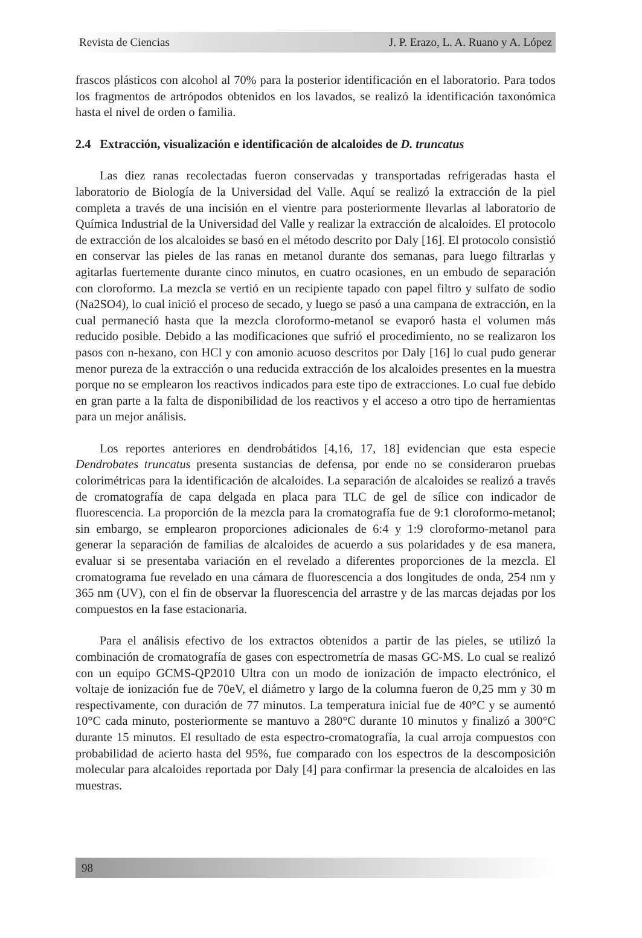Revista de Ciencias J. P. Erazo, L. A. Ruano y A. López
frascos plásticos con alcohol al 70% para la posterior identificación en el laboratorio. Para todos los fragmentos de artrópodos obtenidos en los lavados, se realizó la identificación taxonómica hasta el nivel de orden o familia.
2.4 Extracción, visualización e identificación de alcaloides de D. truncatus
Las diez ranas recolectadas fueron conservadas y transportadas refrigeradas hasta el laboratorio de Biología de la Universidad del Valle. Aquí se realizó la extracción de la piel completa a través de una incisión en el vientre para posteriormente llevarlas al laboratorio de Química Industrial de la Universidad del Valle y realizar la extracción de alcaloides. El protocolo de extracción de los alcaloides se basó en el método descrito por Daly [16]. El protocolo consistió en conservar las pieles de las ranas en metanol durante dos semanas, para luego filtrarlas y agitarlas fuertemente durante cinco minutos, en cuatro ocasiones, en un embudo de separación con cloroformo. La mezcla se vertió en un recipiente tapado con papel filtro y sulfato de sodio (Na2SO4), lo cual inició el proceso de secado, y luego se pasó a una campana de extracción, en la cual permaneció hasta que la mezcla cloroformo-metanol se evaporó hasta el volumen más reducido posible. Debido a las modificaciones que sufrió el procedimiento, no se realizaron los pasos con n-hexano, con HCl y con amonio acuoso descritos por Daly [16] lo cual pudo generar menor pureza de la extracción o una reducida extracción de los alcaloides presentes en la muestra porque no se emplearon los reactivos indicados para este tipo de extracciones. Lo cual fue debido en gran parte a la falta de disponibilidad de los reactivos y el acceso a otro tipo de herramientas para un mejor análisis.
Los reportes anteriores en dendrobátidos [4,16, 17, 18] evidencian que esta especie Dendrobates truncatus presenta sustancias de defensa, por ende no se consideraron pruebas colorimétricas para la identificación de alcaloides. La separación de alcaloides se realizó a través de cromatografía de capa delgada en placa para TLC de gel de sílice con indicador de fluorescencia. La proporción de la mezcla para la cromatografía fue de 9:1 cloroformo-metanol; sin embargo, se emplearon proporciones adicionales de 6:4 y 1:9 cloroformo-metanol para generar la separación de familias de alcaloides de acuerdo a sus polaridades y de esa manera, evaluar si se presentaba variación en el revelado a diferentes proporciones de la mezcla. El cromatograma fue revelado en una cámara de fluorescencia a dos longitudes de onda, 254 nm y 365 nm (UV), con el fin de observar la fluorescencia del arrastre y de las marcas dejadas por los compuestos en la fase estacionaria.
Para el análisis efectivo de los extractos obtenidos a partir de las pieles, se utilizó la combinación de cromatografía de gases con espectrometría de masas GC-MS. Lo cual se realizó con un equipo GCMS-QP2010 Ultra con un modo de ionización de impacto electrónico, el voltaje de ionización fue de 70eV, el diámetro y largo de la columna fueron de 0,25 mm y 30 m respectivamente, con duración de 77 minutos. La temperatura inicial fue de 40°C y se aumentó 10°C cada minuto, posteriormente se mantuvo a 280°C durante 10 minutos y finalizó a 300°C durante 15 minutos. El resultado de esta espectro-cromatografía, la cual arroja compuestos con probabilidad de acierto hasta del 95%, fue comparado con los espectros de la descomposición molecular para alcaloides reportada por Daly [4] para confirmar la presencia de alcaloides en las muestras.
98